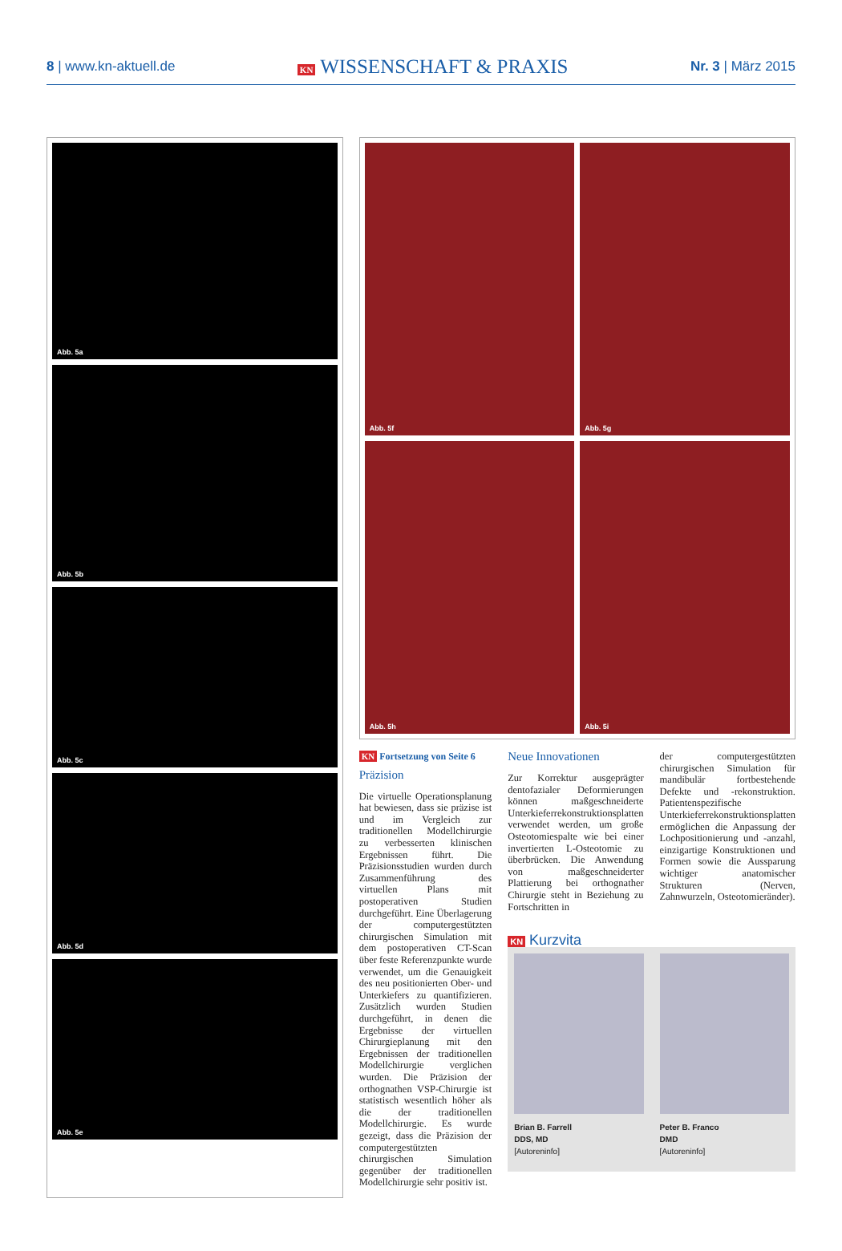8 | www.kn-aktuell.de KN WISSENSCHAFT & PRAXIS Nr. 3 | März 2015
Abb. 5a
Abb. 5b
Abb. 5c
Abb. 5d
Abb. 5e
Abb. 5f
Abb. 5g
Abb. 5h
Abb. 5i
KN Fortsetzung von Seite 6
Präzision
Die virtuelle Operationsplanung hat bewiesen, dass sie präzise ist und im Vergleich zur traditionellen Modellchirurgie zu verbesserten klinischen Ergebnissen führt. Die Präzisionsstudien wurden durch Zusammenführung des virtuellen Plans mit postoperativen Studien durchgeführt. Eine Überlagerung der computergestützten chirurgischen Simulation mit dem postoperativen CT-Scan über feste Referenzpunkte wurde verwendet, um die Genauigkeit des neu positionierten Ober- und Unterkiefers zu quantifizieren. Zusätzlich wurden Studien durchgeführt, in denen die Ergebnisse der virtuellen Chirurgieplanung mit den Ergebnissen der traditionellen Modellchirurgie verglichen wurden. Die Präzision der orthognathen VSP-Chirurgie ist statistisch wesentlich höher als die der traditionellen Modellchirurgie. Es wurde gezeigt, dass die Präzision der computergestützten chirurgischen Simulation gegenüber der traditionellen Modellchirurgie sehr positiv ist.
Neue Innovationen
Zur Korrektur ausgeprägter dentofazialer Deformierungen können maßgeschneiderte Unterkieferrekonstruktionsplatten verwendet werden, um große Osteotomiespalte wie bei einer invertierten L-Osteotomie zu überbrücken. Die Anwendung von maßgeschneiderter Plattierung bei orthognather Chirurgie steht in Beziehung zu Fortschritten in
der computergestützten chirurgischen Simulation für mandibulär fortbestehende Defekte und -rekonstruktion. Patientenspezifische Unterkieferrekonstruktionsplatten ermöglichen die Anpassung der Lochpositionierung und -anzahl, einzigartige Konstruktionen und Formen sowie die Aussparung wichtiger anatomischer Strukturen (Nerven, Zahnwurzeln, Osteotomieränder).
KN Kurzvita
Brian B. Farrell
DDS, MD
[Autoreninfo]
Peter B. Franco
DMD
[Autoreninfo]